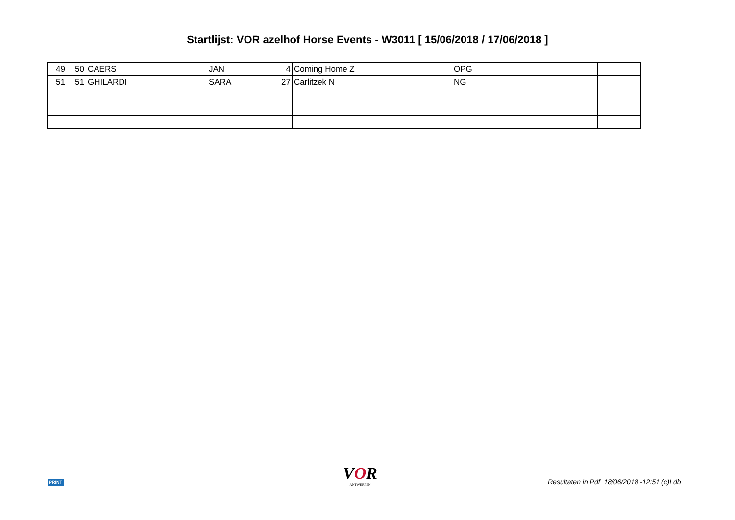Startlijst: VOR azelhof Horse Events - W3011 [ 15/06/2018 / 17/06/2018 ]
| 49 | 50 | CAERS | JAN | 4 | Coming Home Z | | OPG | | | | | |
| 51 | 51 | GHILARDI | SARA | 27 | Carlitzek N | | NG | | | | | |
PRINT VOR
ANTWERPEN
Resultaten in Pdf 18/06/2018 -12:51 (c)Ldb